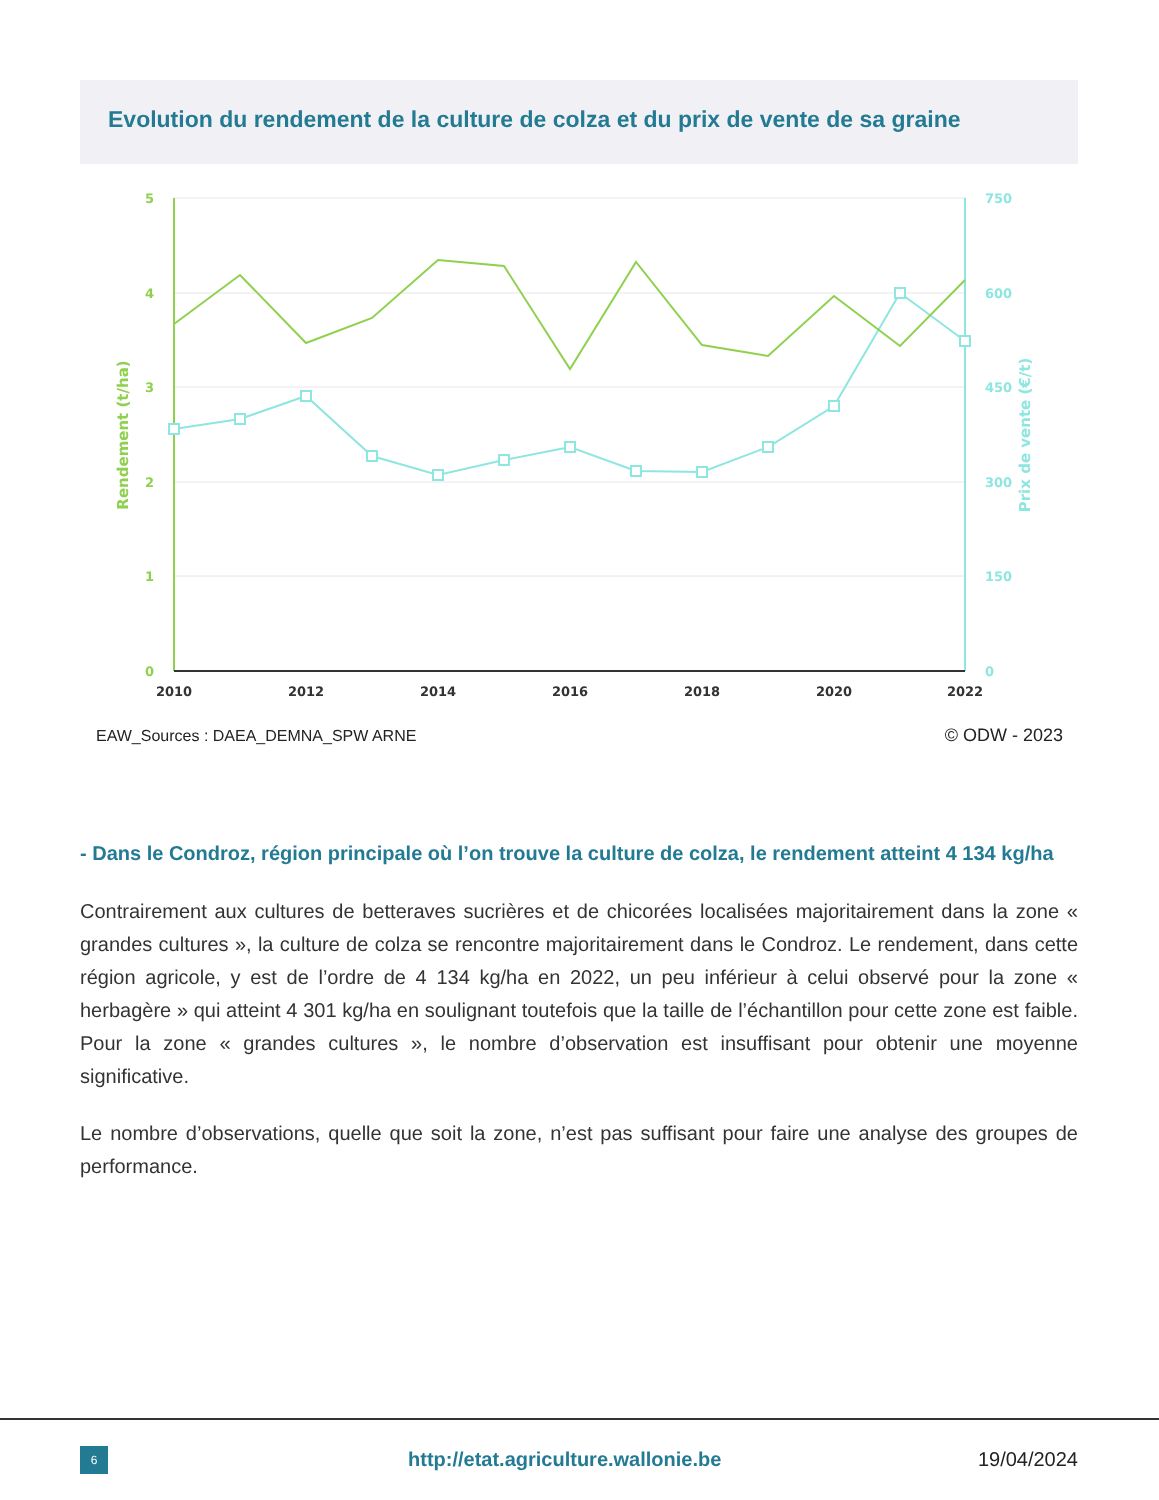Evolution du rendement de la culture de colza et du prix de vente de sa graine
5
4
3
2
1
0
750
600
450
300
150
0
2010
2012
2014
2016
2018
2020
2022
Rendement (t/ha)
Prix de vente (€/t)
EAW_Sources : DAEA_DEMNA_SPW ARNE
© ODW - 2023
- Dans le Condroz, région principale où l’on trouve la culture de colza, le rendement atteint 4 134 kg/ha
Contrairement aux cultures de betteraves sucrières et de chicorées localisées majoritairement dans la zone « grandes cultures », la culture de colza se rencontre majoritairement dans le Condroz. Le rendement, dans cette région agricole, y est de l’ordre de 4 134 kg/ha en 2022, un peu inférieur à celui observé pour la zone « herbagère » qui atteint 4 301 kg/ha en soulignant toutefois que la taille de l’échantillon pour cette zone est faible. Pour la zone « grandes cultures », le nombre d’observation est insuffisant pour obtenir une moyenne significative.
Le nombre d’observations, quelle que soit la zone, n’est pas suffisant pour faire une analyse des groupes de performance.
6
http://etat.agriculture.wallonie.be
19/04/2024